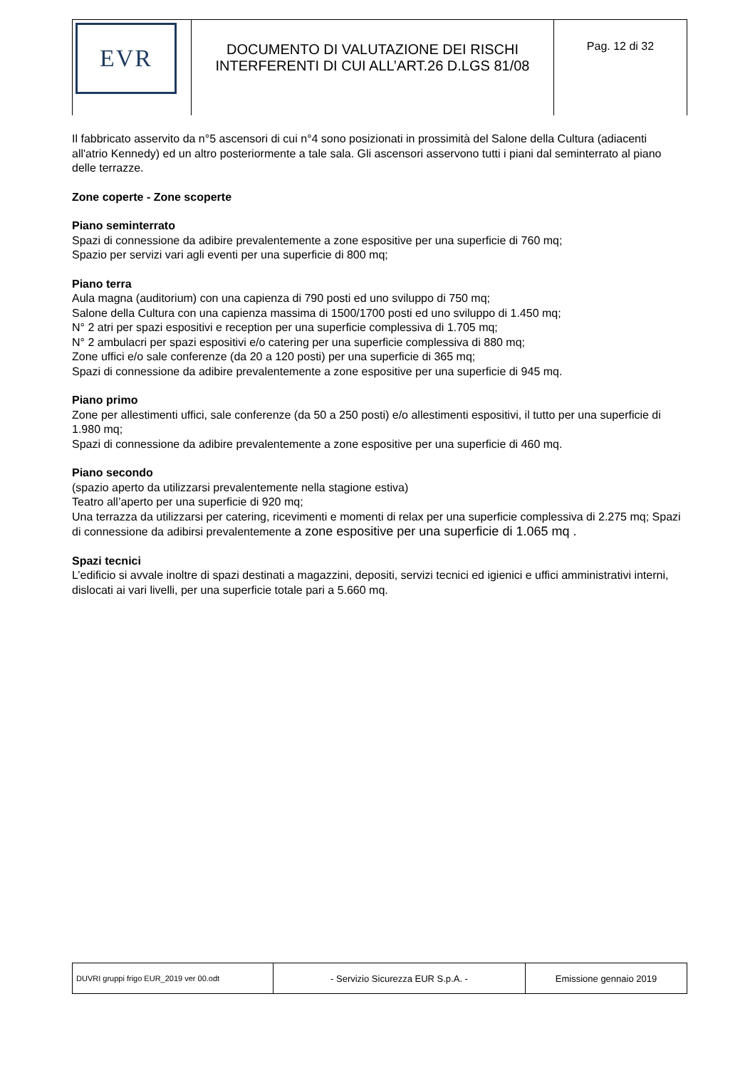| EVR | DOCUMENTO DI VALUTAZIONE DEI RISCHI INTERFERENTI DI CUI ALL’ART.26 D.LGS 81/08 | Pag. 12 di 32 |
Il fabbricato asservito da n°5 ascensori di cui n°4 sono posizionati in prossimità del Salone della Cultura (adiacenti all'atrio Kennedy) ed un altro posteriormente a tale sala. Gli ascensori asservono tutti i piani dal seminterrato al piano delle terrazze.
Zone coperte - Zone scoperte
Piano seminterrato
Spazi di connessione da adibire prevalentemente a zone espositive per una superficie di 760 mq;
Spazio per servizi vari agli eventi per una superficie di 800 mq;
Piano terra
Aula magna (auditorium) con una capienza di 790 posti ed uno sviluppo di 750 mq;
Salone della Cultura con una capienza massima di 1500/1700 posti ed uno sviluppo di 1.450 mq;
N° 2 atri per spazi espositivi e reception per una superficie complessiva di 1.705 mq;
N° 2 ambulacri per spazi espositivi e/o catering per una superficie complessiva di 880 mq;
Zone uffici e/o sale conferenze (da 20 a 120 posti) per una superficie di 365 mq;
Spazi di connessione da adibire prevalentemente a zone espositive per una superficie di 945 mq.
Piano primo
Zone per allestimenti uffici, sale conferenze (da 50 a 250 posti) e/o allestimenti espositivi, il tutto per una superficie di 1.980 mq;
Spazi di connessione da adibire prevalentemente a zone espositive per una superficie di 460 mq.
Piano secondo
(spazio aperto da utilizzarsi prevalentemente nella stagione estiva)
Teatro all’aperto per una superficie di 920 mq;
Una terrazza da utilizzarsi per catering, ricevimenti e momenti di relax per una superficie complessiva di 2.275 mq; Spazi di connessione da adibirsi prevalentemente a zone espositive per una superficie di 1.065 mq .
Spazi tecnici
L’edificio si avvale inoltre di spazi destinati a magazzini, depositi, servizi tecnici ed igienici e uffici amministrativi interni, dislocati ai vari livelli, per una superficie totale pari a 5.660 mq.
| DUVRI gruppi frigo EUR_2019 ver 00.odt | - Servizio Sicurezza EUR S.p.A. - | Emissione gennaio 2019 |